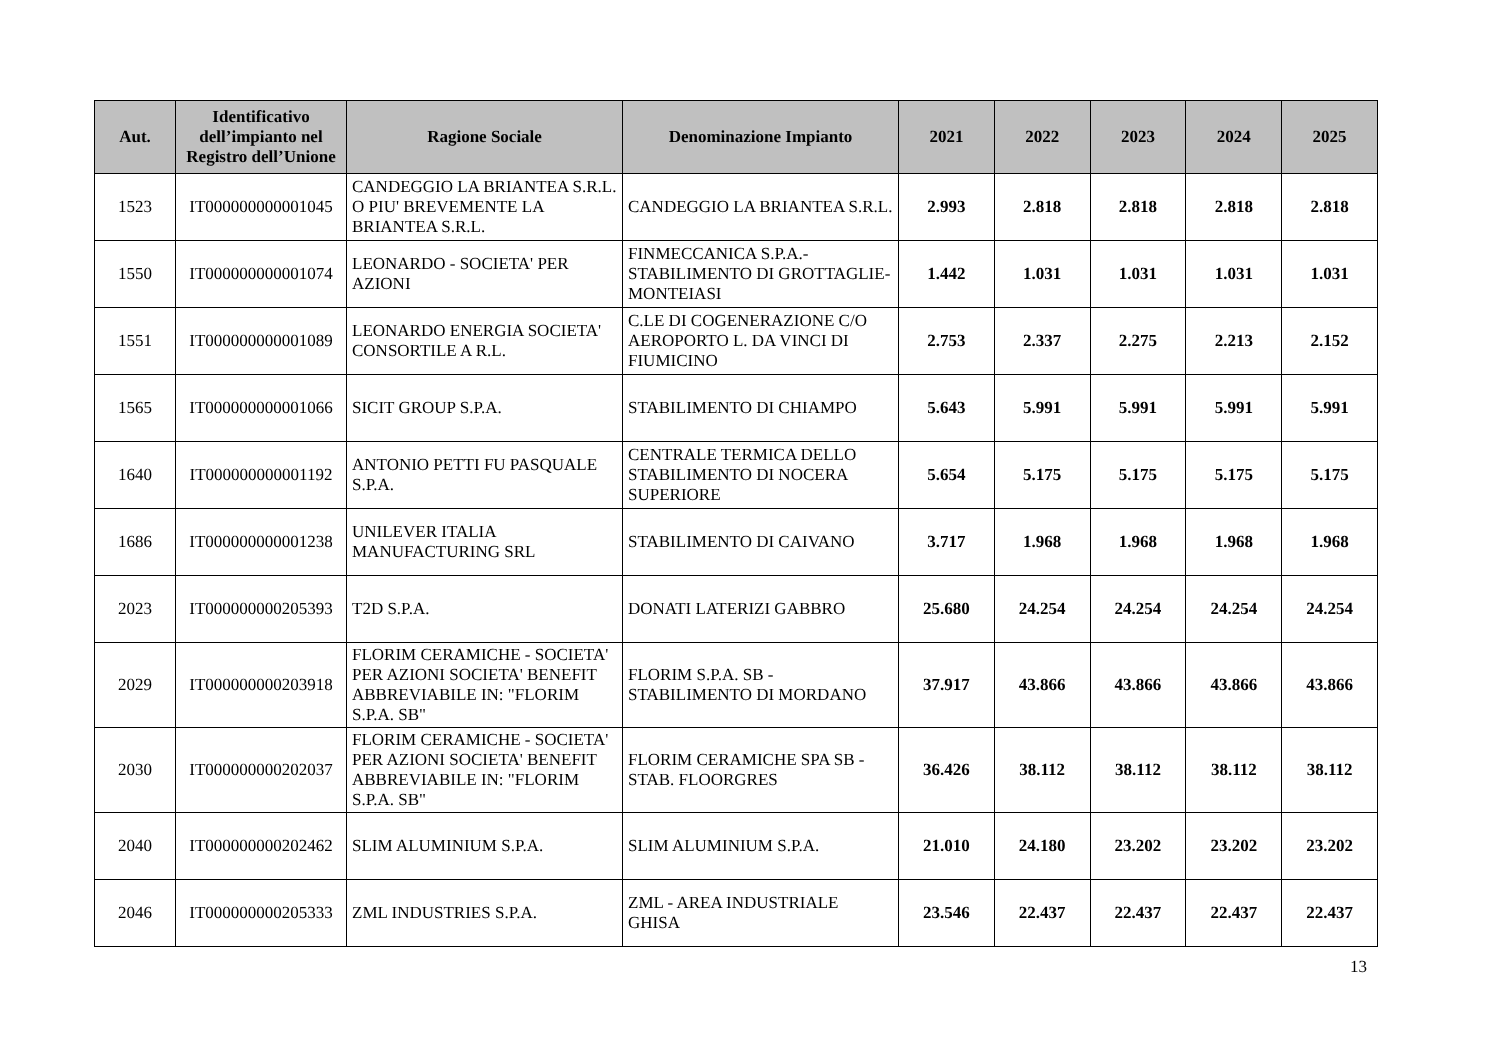| Aut. | Identificativo dell’impianto nel Registro dell’Unione | Ragione Sociale | Denominazione Impianto | 2021 | 2022 | 2023 | 2024 | 2025 |
| --- | --- | --- | --- | --- | --- | --- | --- | --- |
| 1523 | IT000000000001045 | CANDEGGIO LA BRIANTEA S.R.L. O PIU' BREVEMENTE LA BRIANTEA S.R.L. | CANDEGGIO LA BRIANTEA S.R.L. | 2.993 | 2.818 | 2.818 | 2.818 | 2.818 |
| 1550 | IT000000000001074 | LEONARDO - SOCIETA' PER AZIONI | FINMECCANICA S.P.A.- STABILIMENTO DI GROTTAGLIE-MONTEIASI | 1.442 | 1.031 | 1.031 | 1.031 | 1.031 |
| 1551 | IT000000000001089 | LEONARDO ENERGIA SOCIETA' CONSORTILE A R.L. | C.LE DI COGENERAZIONE C/O AEROPORTO L. DA VINCI DI FIUMICINO | 2.753 | 2.337 | 2.275 | 2.213 | 2.152 |
| 1565 | IT000000000001066 | SICIT GROUP S.P.A. | STABILIMENTO DI CHIAMPO | 5.643 | 5.991 | 5.991 | 5.991 | 5.991 |
| 1640 | IT000000000001192 | ANTONIO PETTI FU PASQUALE S.P.A. | CENTRALE TERMICA DELLO STABILIMENTO DI NOCERA SUPERIORE | 5.654 | 5.175 | 5.175 | 5.175 | 5.175 |
| 1686 | IT000000000001238 | UNILEVER ITALIA MANUFACTURING SRL | STABILIMENTO DI CAIVANO | 3.717 | 1.968 | 1.968 | 1.968 | 1.968 |
| 2023 | IT000000000205393 | T2D S.P.A. | DONATI LATERIZI GABBRO | 25.680 | 24.254 | 24.254 | 24.254 | 24.254 |
| 2029 | IT000000000203918 | FLORIM CERAMICHE - SOCIETA' PER AZIONI SOCIETA' BENEFIT ABBREVIABILE IN: "FLORIM S.P.A. SB" | FLORIM S.P.A. SB - STABILIMENTO DI MORDANO | 37.917 | 43.866 | 43.866 | 43.866 | 43.866 |
| 2030 | IT000000000202037 | FLORIM CERAMICHE - SOCIETA' PER AZIONI SOCIETA' BENEFIT ABBREVIABILE IN: "FLORIM S.P.A. SB" | FLORIM CERAMICHE SPA SB - STAB. FLOORGRES | 36.426 | 38.112 | 38.112 | 38.112 | 38.112 |
| 2040 | IT000000000202462 | SLIM ALUMINIUM S.P.A. | SLIM ALUMINIUM S.P.A. | 21.010 | 24.180 | 23.202 | 23.202 | 23.202 |
| 2046 | IT000000000205333 | ZML INDUSTRIES S.P.A. | ZML - AREA INDUSTRIALE GHISA | 23.546 | 22.437 | 22.437 | 22.437 | 22.437 |
13